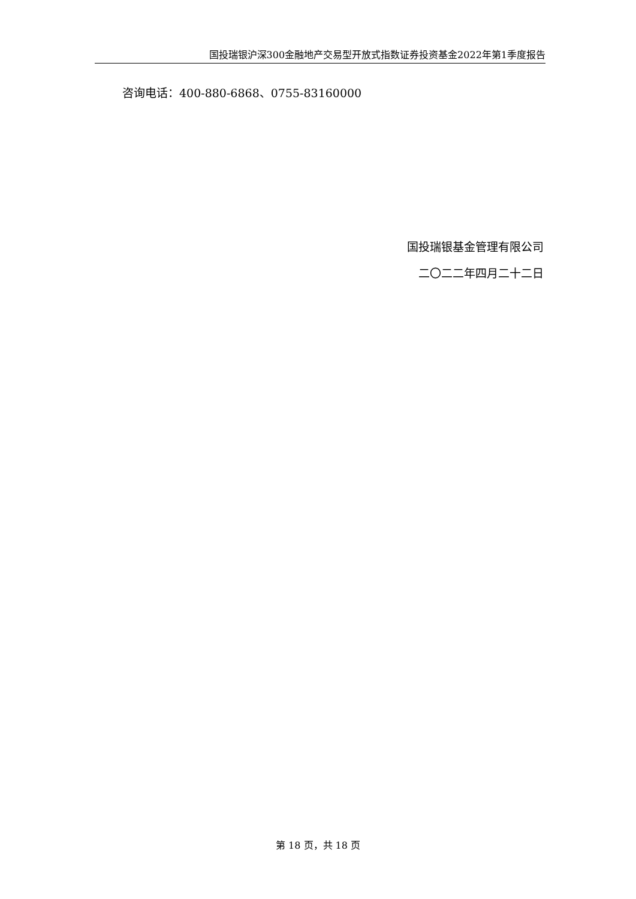国投瑞银沪深300金融地产交易型开放式指数证券投资基金2022年第1季度报告
咨询电话：400-880-6868、0755-83160000
国投瑞银基金管理有限公司
二〇二二年四月二十二日
第 18 页，共 18 页